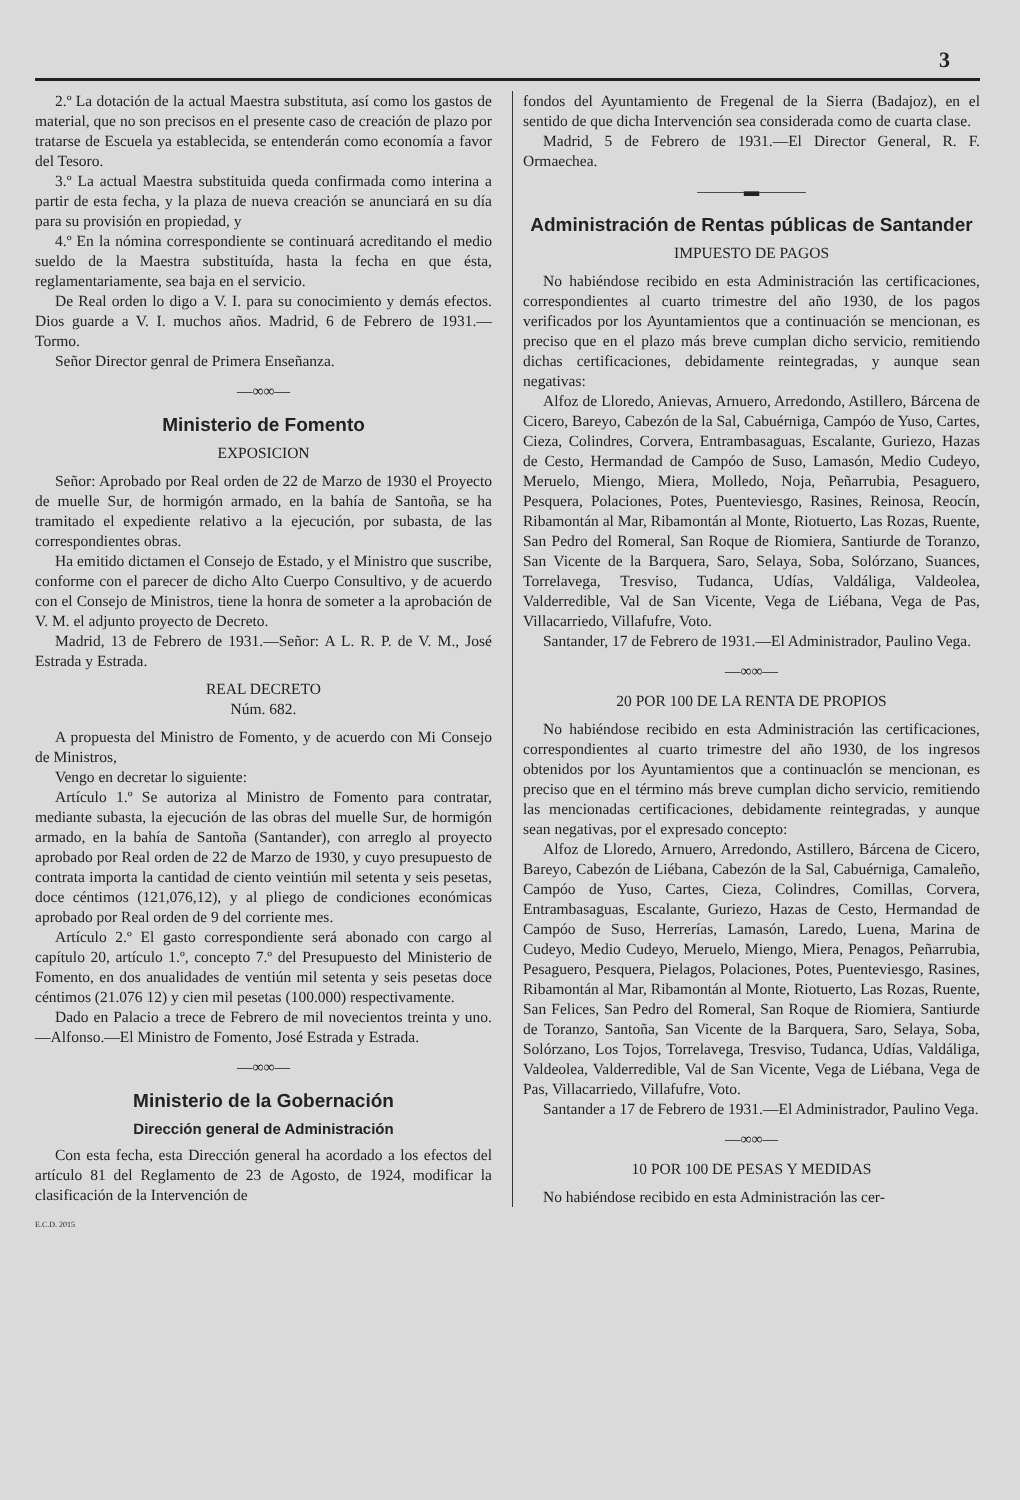3
2.º La dotación de la actual Maestra substituta, así como los gastos de material, que no son precisos en el presente caso de creación de plazo por tratarse de Escuela ya establecida, se entenderán como economía a favor del Tesoro.
3.º La actual Maestra substituida queda confirmada como interina a partir de esta fecha, y la plaza de nueva creación se anunciará en su día para su provisión en propiedad, y
4.º En la nómina correspondiente se continuará acreditando el medio sueldo de la Maestra substituída, hasta la fecha en que ésta, reglamentariamente, sea baja en el servicio.
De Real orden lo digo a V. I. para su conocimiento y demás efectos. Dios guarde a V. I. muchos años. Madrid, 6 de Febrero de 1931.—Tormo.
Señor Director genral de Primera Enseñanza.
—∞∞—
Ministerio de Fomento
EXPOSICION
Señor: Aprobado por Real orden de 22 de Marzo de 1930 el Proyecto de muelle Sur, de hormigón armado, en la bahía de Santoña, se ha tramitado el expediente relativo a la ejecución, por subasta, de las correspondientes obras.
Ha emitido dictamen el Consejo de Estado, y el Ministro que suscribe, conforme con el parecer de dicho Alto Cuerpo Consultivo, y de acuerdo con el Consejo de Ministros, tiene la honra de someter a la aprobación de V. M. el adjunto proyecto de Decreto.
Madrid, 13 de Febrero de 1931.—Señor: A L. R. P. de V. M., José Estrada y Estrada.
REAL DECRETO
Núm. 682.
A propuesta del Ministro de Fomento, y de acuerdo con Mi Consejo de Ministros,
Vengo en decretar lo siguiente:
Artículo 1.º Se autoriza al Ministro de Fomento para contratar, mediante subasta, la ejecución de las obras del muelle Sur, de hormigón armado, en la bahía de Santoña (Santander), con arreglo al proyecto aprobado por Real orden de 22 de Marzo de 1930, y cuyo presupuesto de contrata importa la cantidad de ciento veintiún mil setenta y seis pesetas, doce céntimos (121,076,12), y al pliego de condiciones económicas aprobado por Real orden de 9 del corriente mes.
Artículo 2.º El gasto correspondiente será abonado con cargo al capítulo 20, artículo 1.º, concepto 7.º del Presupuesto del Ministerio de Fomento, en dos anualidades de ventiún mil setenta y seis pesetas doce céntimos (21.076 12) y cien mil pesetas (100.000) respectivamente.
Dado en Palacio a trece de Febrero de mil novecientos treinta y uno.—Alfonso.—El Ministro de Fomento, José Estrada y Estrada.
—∞∞—
Ministerio de la Gobernación
Dirección general de Administración
Con esta fecha, esta Dirección general ha acordado a los efectos del artículo 81 del Reglamento de 23 de Agosto, de 1924, modificar la clasificación de la Intervención de
fondos del Ayuntamiento de Fregenal de la Sierra (Badajoz), en el sentido de que dicha Intervención sea considerada como de cuarta clase.
Madrid, 5 de Febrero de 1931.—El Director General, R. F. Ormaechea.
———▬———
Administración de Rentas públicas de Santander
IMPUESTO DE PAGOS
No habiéndose recibido en esta Administración las certificaciones, correspondientes al cuarto trimestre del año 1930, de los pagos verificados por los Ayuntamientos que a continuación se mencionan, es preciso que en el plazo más breve cumplan dicho servicio, remitiendo dichas certificaciones, debidamente reintegradas, y aunque sean negativas:
Alfoz de Lloredo, Anievas, Arnuero, Arredondo, Astillero, Bárcena de Cicero, Bareyo, Cabezón de la Sal, Cabuérniga, Campóo de Yuso, Cartes, Cieza, Colindres, Corvera, Entrambasaguas, Escalante, Guriezo, Hazas de Cesto, Hermandad de Campóo de Suso, Lamasón, Medio Cudeyo, Meruelo, Miengo, Miera, Molledo, Noja, Peñarrubia, Pesaguero, Pesquera, Polaciones, Potes, Puenteviesgo, Rasines, Reinosa, Reocín, Ribamontán al Mar, Ribamontán al Monte, Riotuerto, Las Rozas, Ruente, San Pedro del Romeral, San Roque de Riomiera, Santiurde de Toranzo, San Vicente de la Barquera, Saro, Selaya, Soba, Solórzano, Suances, Torrelavega, Tresviso, Tudanca, Udías, Valdáliga, Valdeolea, Valderredible, Val de San Vicente, Vega de Liébana, Vega de Pas, Villacarriedo, Villafufre, Voto.
Santander, 17 de Febrero de 1931.—El Administrador, Paulino Vega.
—∞∞—
20 POR 100 DE LA RENTA DE PROPIOS
No habiéndose recibido en esta Administración las certificaciones, correspondientes al cuarto trimestre del año 1930, de los ingresos obtenidos por los Ayuntamientos que a continuaclón se mencionan, es preciso que en el término más breve cumplan dicho servicio, remitiendo las mencionadas certificaciones, debidamente reintegradas, y aunque sean negativas, por el expresado concepto:
Alfoz de Lloredo, Arnuero, Arredondo, Astillero, Bárcena de Cicero, Bareyo, Cabezón de Liébana, Cabezón de la Sal, Cabuérniga, Camaleño, Campóo de Yuso, Cartes, Cieza, Colindres, Comillas, Corvera, Entrambasaguas, Escalante, Guriezo, Hazas de Cesto, Hermandad de Campóo de Suso, Herrerías, Lamasón, Laredo, Luena, Marina de Cudeyo, Medio Cudeyo, Meruelo, Miengo, Miera, Penagos, Peñarrubia, Pesaguero, Pesquera, Pielagos, Polaciones, Potes, Puenteviesgo, Rasines, Ribamontán al Mar, Ribamontán al Monte, Riotuerto, Las Rozas, Ruente, San Felices, San Pedro del Romeral, San Roque de Riomiera, Santiurde de Toranzo, Santoña, San Vicente de la Barquera, Saro, Selaya, Soba, Solórzano, Los Tojos, Torrelavega, Tresviso, Tudanca, Udías, Valdáliga, Valdeolea, Valderredible, Val de San Vicente, Vega de Liébana, Vega de Pas, Villacarriedo, Villafufre, Voto.
Santander a 17 de Febrero de 1931.—El Administrador, Paulino Vega.
—∞∞—
10 POR 100 DE PESAS Y MEDIDAS
No habiéndose recibido en esta Administración las cer-
E.C.D. 2015